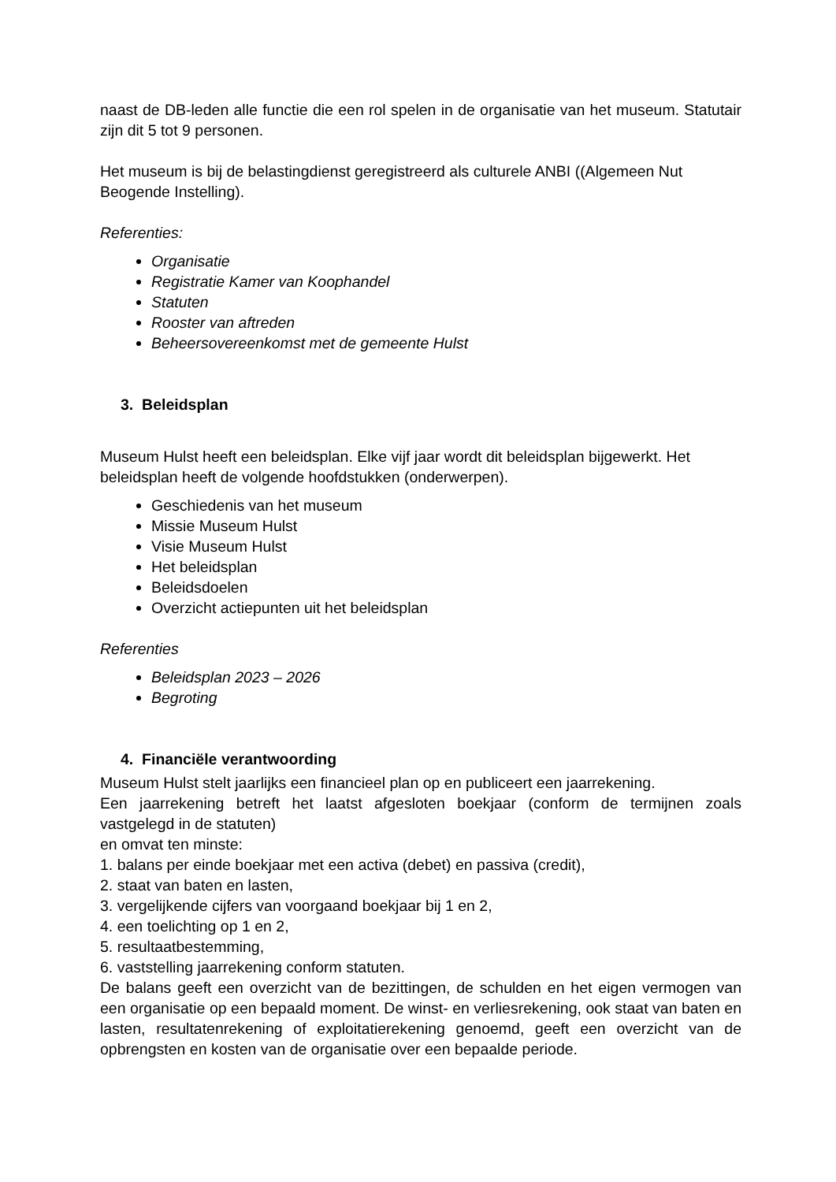naast de DB-leden alle functie die een rol spelen in de organisatie van het museum. Statutair zijn dit 5 tot 9 personen.
Het museum is bij de belastingdienst geregistreerd als culturele ANBI ((Algemeen Nut Beogende Instelling).
Referenties:
Organisatie
Registratie Kamer van Koophandel
Statuten
Rooster van aftreden
Beheersovereenkomst met de gemeente Hulst
3. Beleidsplan
Museum Hulst heeft een beleidsplan. Elke vijf jaar wordt dit beleidsplan bijgewerkt. Het beleidsplan heeft de volgende hoofdstukken (onderwerpen).
Geschiedenis van het museum
Missie Museum Hulst
Visie Museum Hulst
Het beleidsplan
Beleidsdoelen
Overzicht actiepunten uit het beleidsplan
Referenties
Beleidsplan 2023 – 2026
Begroting
4. Financiële verantwoording
Museum Hulst stelt jaarlijks een financieel plan op en publiceert een jaarrekening.
Een jaarrekening betreft het laatst afgesloten boekjaar (conform de termijnen zoals vastgelegd in de statuten)
en omvat ten minste:
1. balans per einde boekjaar met een activa (debet) en passiva (credit),
2. staat van baten en lasten,
3. vergelijkende cijfers van voorgaand boekjaar bij 1 en 2,
4. een toelichting op 1 en 2,
5. resultaatbestemming,
6. vaststelling jaarrekening conform statuten.
De balans geeft een overzicht van de bezittingen, de schulden en het eigen vermogen van een organisatie op een bepaald moment. De winst- en verliesrekening, ook staat van baten en lasten, resultatenrekening of exploitatierekening genoemd, geeft een overzicht van de opbrengsten en kosten van de organisatie over een bepaalde periode.